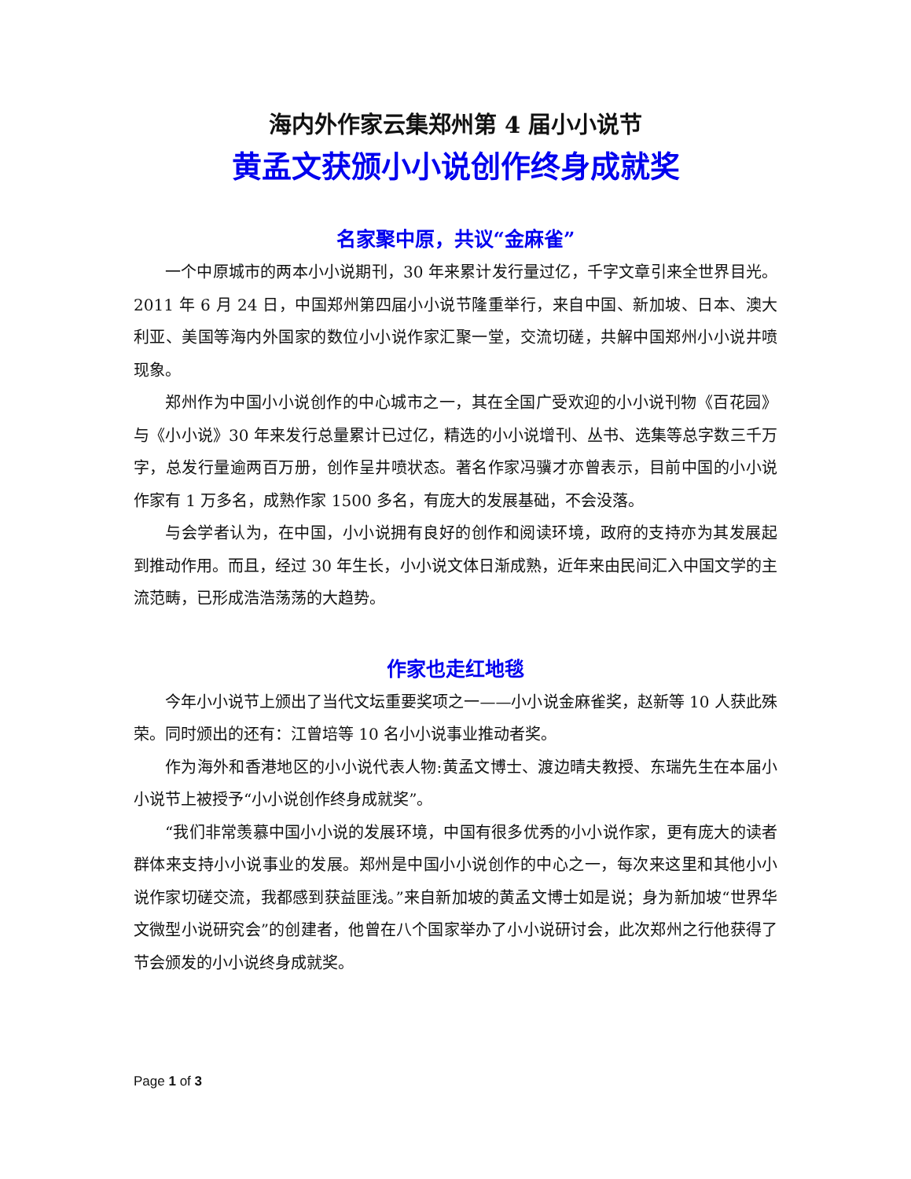海内外作家云集郑州第 4 届小小说节
黄孟文获颁小小说创作终身成就奖
名家聚中原，共议“金麻雀”
一个中原城市的两本小小说期刊，30 年来累计发行量过亿，千字文章引来全世界目光。2011 年 6 月 24 日，中国郑州第四届小小说节隆重举行，来自中国、新加坡、日本、澳大利亚、美国等海内外国家的数位小小说作家汇聚一堂，交流切磋，共解中国郑州小小说井喷现象。
郑州作为中国小小说创作的中心城市之一，其在全国广受欢迎的小小说刊物《百花园》与《小小说》30 年来发行总量累计已过亿，精选的小小说增刊、丛书、选集等总字数三千万字，总发行量逾两百万册，创作呈井喷状态。著名作家冯骥才亦曾表示，目前中国的小小说作家有 1 万多名，成熟作家 1500 多名，有庞大的发展基础，不会没落。
与会学者认为，在中国，小小说拥有良好的创作和阅读环境，政府的支持亦为其发展起到推动作用。而且，经过 30 年生长，小小说文体日渐成熟，近年来由民间汇入中国文学的主流范畴，已形成浩浩荡荡的大趋势。
作家也走红地毯
今年小小说节上颁出了当代文坛重要奖项之一——小小说金麻雀奖，赵新等 10 人获此殊荣。同时颁出的还有：江曾培等 10 名小小说事业推动者奖。
作为海外和香港地区的小小说代表人物:黄孟文博士、渡边晴夫教授、东瑞先生在本届小小说节上被授予“小小说创作终身成就奖”。
“我们非常羡慕中国小小说的发展环境，中国有很多优秀的小小说作家，更有庞大的读者群体来支持小小说事业的发展。郑州是中国小小说创作的中心之一，每次来这里和其他小小说作家切磋交流，我都感到获益匪浅。”来自新加坡的黄孟文博士如是说；身为新加坡“世界华文微型小说研究会”的创建者，他曾在八个国家举办了小小说研讨会，此次郑州之行他获得了节会颁发的小小说终身成就奖。
Page 1 of 3